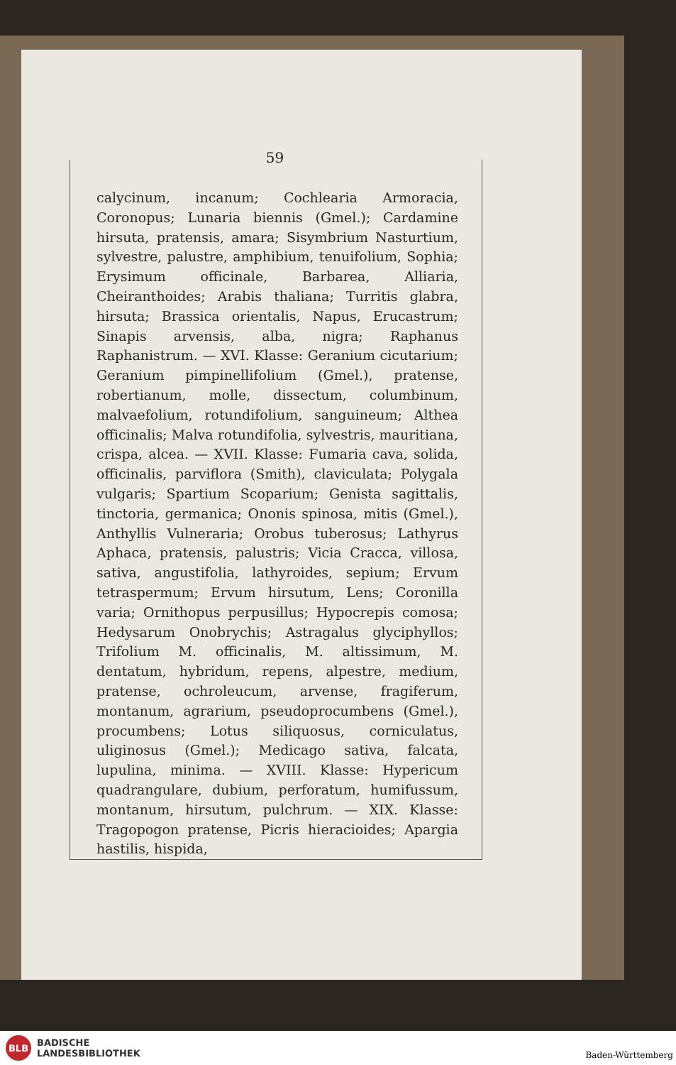59
calycinum, incanum; Cochlearia Armoracia, Coronopus; Lunaria biennis (Gmel.); Cardamine hirsuta, pratensis, amara; Sisymbrium Nasturtium, sylvestre, palustre, amphibium, tenuifolium, Sophia; Erysimum officinale, Barbarea, Alliaria, Cheiranthoides; Arabis thaliana; Turritis glabra, hirsuta; Brassica orientalis, Napus, Erucastrum; Sinapis arvensis, alba, nigra; Raphanus Raphanistrum. — XVI. Klasse: Geranium cicutarium; Geranium pimpinellifolium (Gmel.), pratense, robertianum, molle, dissectum, columbinum, malvaefolium, rotundifolium, sanguineum; Althea officinalis; Malva rotundifolia, sylvestris, mauritiana, crispa, alcea. — XVII. Klasse: Fumaria cava, solida, officinalis, parviflora (Smith), claviculata; Polygala vulgaris; Spartium Scoparium; Genista sagittalis, tinctoria, germanica; Ononis spinosa, mitis (Gmel.), Anthyllis Vulneraria; Orobus tuberosus; Lathyrus Aphaca, pratensis, palustris; Vicia Cracca, villosa, sativa, angustifolia, lathyroides, sepium; Ervum tetraspermum; Ervum hirsutum, Lens; Coronilla varia; Ornithopus perpusillus; Hypocrepis comosa; Hedysarum Onobrychis; Astragalus glyciphyllos; Trifolium M. officinalis, M. altissimum, M. dentatum, hybridum, repens, alpestre, medium, pratense, ochroleucum, arvense, fragiferum, montanum, agrarium, pseudoprocumbens (Gmel.), procumbens; Lotus siliquosus, corniculatus, uliginosus (Gmel.); Medicago sativa, falcata, lupulina, minima. — XVIII. Klasse: Hypericum quadrangulare, dubium, perforatum, humifussum, montanum, hirsutum, pulchrum. — XIX. Klasse: Tragopogon pratense, Picris hieracioides; Apargia hastilis, hispida,
BLB
BADISCHE
LANDESBIBLIOTHEK
Baden-Württemberg